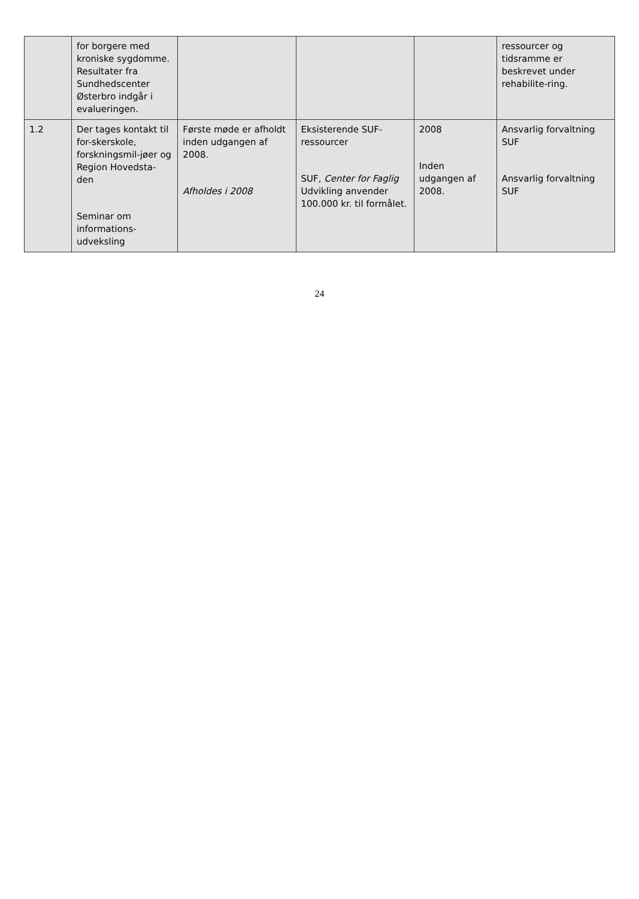| | for borgere med kroniske sygdomme. Resultater fra Sundhedscenter Østerbro indgår i evalueringen. | | | | ressourcer og tidsramme er beskrevet under rehabilite-ring. |
| 1.2 | Der tages kontakt til for-skerskole, forskningsmil-jøer og Region Hovedsta-den Seminar om informations-udveksling | Første møde er afholdt inden udgangen af 2008. Afholdes i 2008 | Eksisterende SUF-ressourcer SUF, Center for Faglig Udvikling anvender 100.000 kr. til formålet. | 2008 Inden udgangen af 2008. | Ansvarlig forvaltning SUF Ansvarlig forvaltning SUF |
24